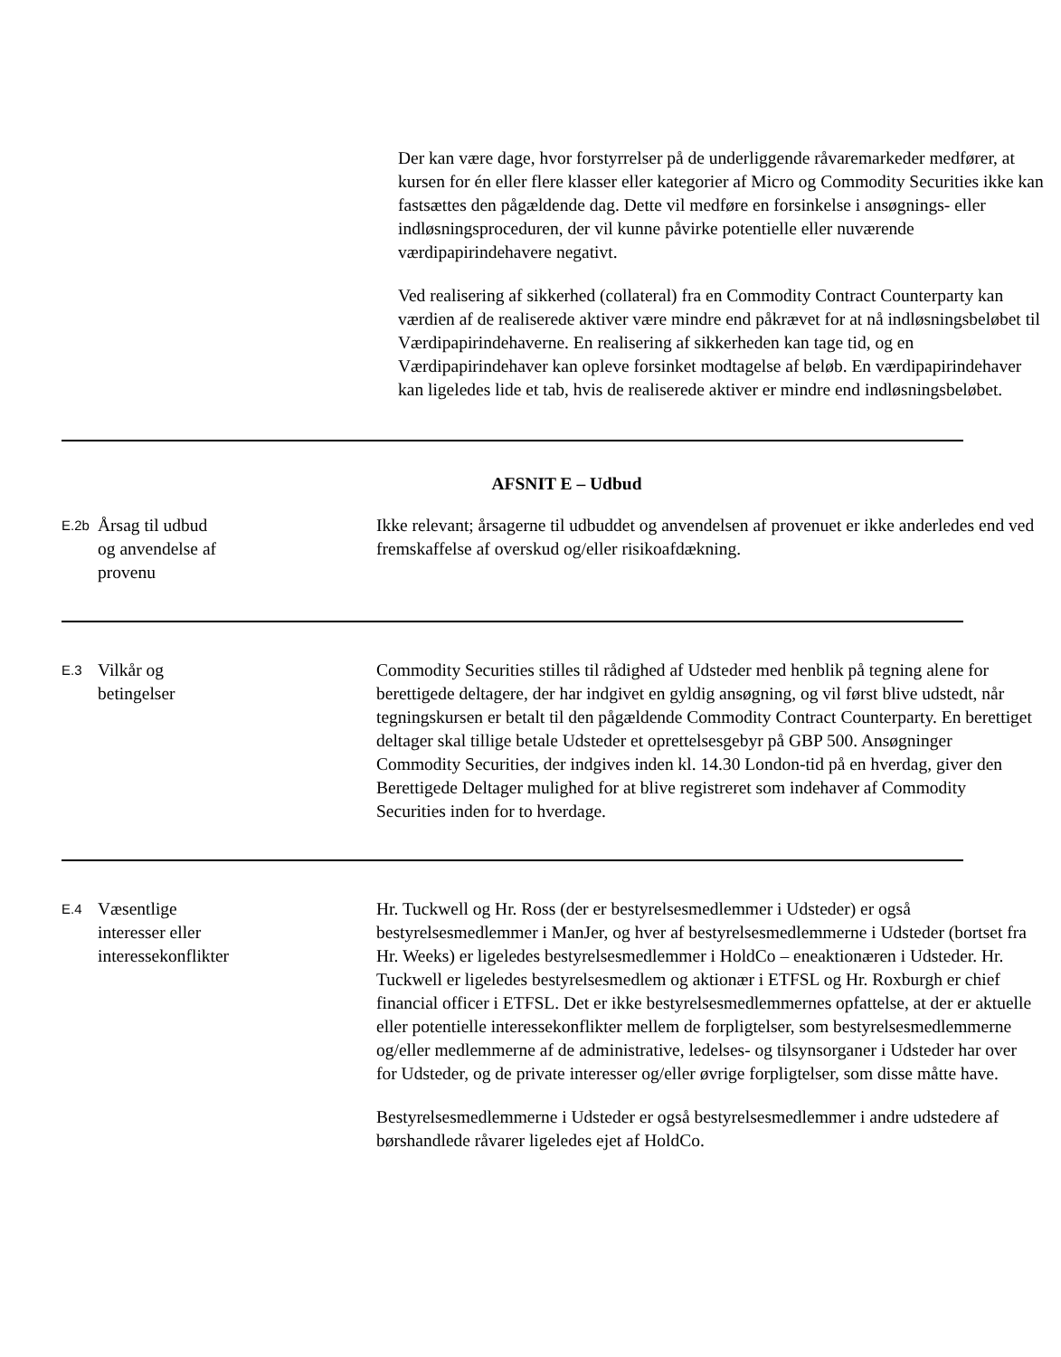Der kan være dage, hvor forstyrrelser på de underliggende råvaremarkeder medfører, at kursen for én eller flere klasser eller kategorier af Micro og Commodity Securities ikke kan fastsættes den pågældende dag. Dette vil medføre en forsinkelse i ansøgnings- eller indløsningsproceduren, der vil kunne påvirke potentielle eller nuværende værdipapirindehavere negativt.
Ved realisering af sikkerhed (collateral) fra en Commodity Contract Counterparty kan værdien af de realiserede aktiver være mindre end påkrævet for at nå indløsningsbeløbet til Værdipapirindehaverne. En realisering af sikkerheden kan tage tid, og en Værdipapirindehaver kan opleve forsinket modtagelse af beløb. En værdipapirindehaver kan ligeledes lide et tab, hvis de realiserede aktiver er mindre end indløsningsbeløbet.
AFSNIT E – Udbud
E.2b
Årsag til udbud
og anvendelse af
provenu
Ikke relevant; årsagerne til udbuddet og anvendelsen af provenuet er ikke anderledes end ved fremskaffelse af overskud og/eller risikoafdækning.
E.3
Vilkår og
betingelser
Commodity Securities stilles til rådighed af Udsteder med henblik på tegning alene for berettigede deltagere, der har indgivet en gyldig ansøgning, og vil først blive udstedt, når tegningskursen er betalt til den pågældende Commodity Contract Counterparty. En berettiget deltager skal tillige betale Udsteder et oprettelsesgebyr på GBP 500. Ansøgninger Commodity Securities, der indgives inden kl. 14.30 London-tid på en hverdag, giver den Berettigede Deltager mulighed for at blive registreret som indehaver af Commodity Securities inden for to hverdage.
E.4
Væsentlige
interesser eller
interessekonflikter
Hr. Tuckwell og Hr. Ross (der er bestyrelsesmedlemmer i Udsteder) er også bestyrelsesmedlemmer i ManJer, og hver af bestyrelsesmedlemmerne i Udsteder (bortset fra Hr. Weeks) er ligeledes bestyrelsesmedlemmer i HoldCo – eneaktionæren i Udsteder. Hr. Tuckwell er ligeledes bestyrelsesmedlem og aktionær i ETFSL og Hr. Roxburgh er chief financial officer i ETFSL. Det er ikke bestyrelsesmedlemmernes opfattelse, at der er aktuelle eller potentielle interessekonflikter mellem de forpligtelser, som bestyrelsesmedlemmerne og/eller medlemmerne af de administrative, ledelses- og tilsynsorganer i Udsteder har over for Udsteder, og de private interesser og/eller øvrige forpligtelser, som disse måtte have.
Bestyrelsesmedlemmerne i Udsteder er også bestyrelsesmedlemmer i andre udstedere af børshandlede råvarer ligeledes ejet af HoldCo.